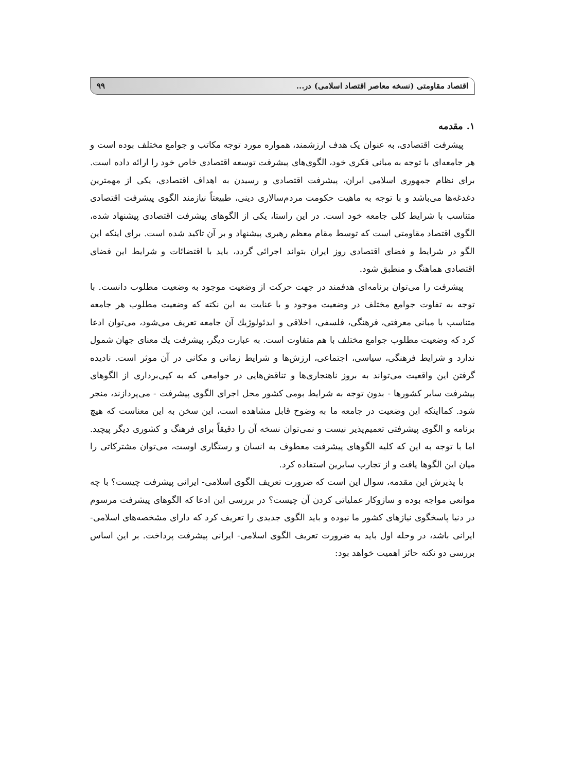اقتصاد مقاومتی (نسخه معاصر اقتصاد اسلامی) در... ۹۹
۱. مقدمه
پیشرفت اقتصادی، به عنوان یک هدف ارزشمند، همواره مورد توجه مکاتب و جوامع مختلف بوده است و هر جامعه‌ای با توجه به مبانی فکری خود، الگوی‌های پیشرفت توسعه اقتصادی خاص خود را ارائه داده است. برای نظام جمهوری اسلامی ایران، پیشرفت اقتصادی و رسیدن به اهداف اقتصادی، یکی از مهمترین دغدغه‌ها می‌باشد و با توجه به ماهیت حکومت مردم‌سالاری دینی، طبیعتاً نیازمند الگوی پیشرفت اقتصادی متناسب با شرایط کلی جامعه خود است. در این راستا، یکی از الگوهای پیشرفت اقتصادی پیشنهاد شده، الگوی اقتصاد مقاومتی است که توسط مقام معظم رهبری پیشنهاد و بر آن تاکید شده است. برای اینکه این الگو در شرایط و فضای اقتصادی روز ایران بتواند اجرائی گردد، باید با اقتضائات و شرایط این فضای اقتصادی هماهنگ و منطبق شود.
پیشرفت را می‌توان برنامه‌ای هدفمند در جهت حرکت از وضعیت موجود به وضعیت مطلوب دانست. با توجه به تفاوت جوامع مختلف در وضعیت موجود و با عنایت به این نکته که وضعیت مطلوب هر جامعه متناسب با مبانی معرفتی، فرهنگی، فلسفی، اخلاقی و ایدئولوژیك آن جامعه تعریف می‌شود، می‌توان ادعا کرد که وضعیت مطلوب جوامع مختلف با هم متفاوت است. به عبارت دیگر، پیشرفت یك معنای جهان شمول ندارد و شرایط فرهنگی، سیاسی، اجتماعی، ارزش‌ها و شرایط زمانی و مکانی در آن موثر است. نادیده گرفتن این واقعیت می‌تواند به بروز ناهنجاری‌ها و تناقض‌هایی در جوامعی که به کپی‌برداری از الگوهای پیشرفت سایر کشورها - بدون توجه به شرایط بومی کشور محل اجرای الگوی پیشرفت - می‌پردازند، منجر شود. کمااینکه این وضعیت در جامعه ما به وضوح قابل مشاهده است، این سخن به این معناست که هیچ برنامه و الگوی پیشرفتی تعمیم‌پذیر نیست و نمی‌توان نسخه آن را دقیقاً برای فرهنگ و کشوری دیگر پیچید. اما با توجه به این که کلیه الگوهای پیشرفت معطوف به انسان و رستگاری اوست، می‌توان مشترکاتی را میان این الگوها یافت و از تجارب سایرین استفاده کرد.
با پذیرش این مقدمه، سوال این است که ضرورت تعریف الگوی اسلامی- ایرانی پیشرفت چیست؟ با چه موانعی مواجه بوده و سازوکار عملیاتی کردن آن چیست؟ در بررسی این ادعا که الگوهای پیشرفت مرسوم در دنیا پاسخگوی نیازهای کشور ما نبوده و باید الگوی جدیدی را تعریف کرد که دارای مشخصه‌های اسلامی- ایرانی باشد، در وحله اول باید به ضرورت تعریف الگوی اسلامی- ایرانی پیشرفت پرداخت. بر این اساس بررسی دو نکته حائز اهمیت خواهد بود: